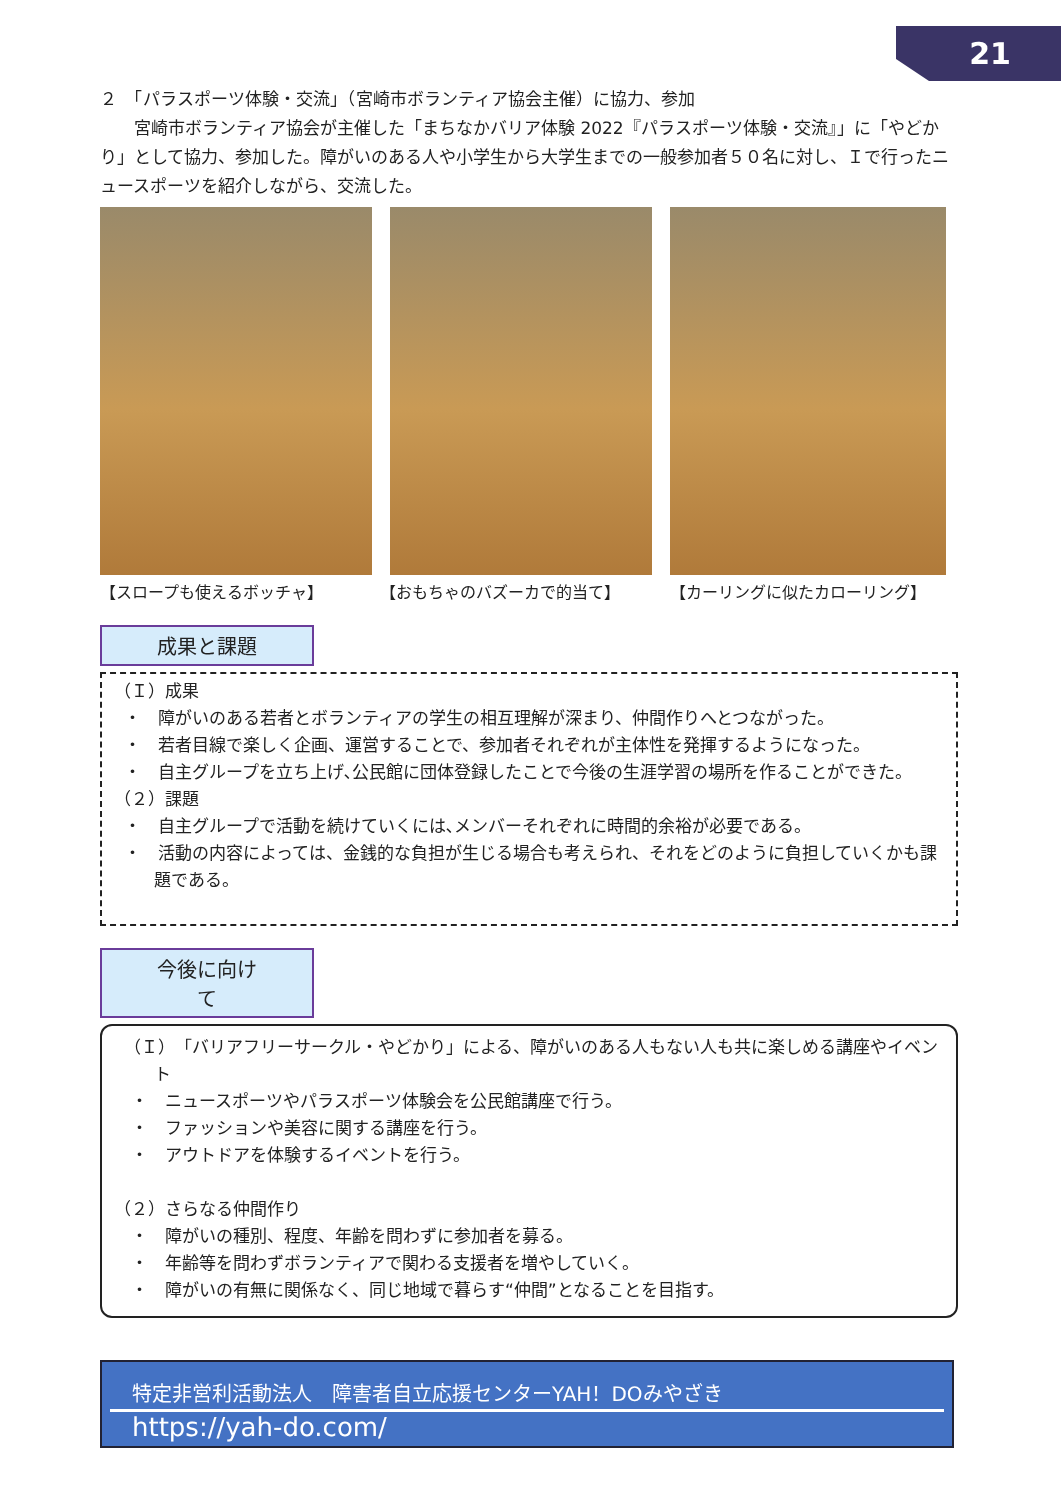21
２　「パラスポーツ体験・交流」（宮崎市ボランティア協会主催）に協力、参加
　　宮崎市ボランティア協会が主催した「まちなかバリア体験 2022『パラスポーツ体験・交流』」に「やどかり」として協力、参加した。障がいのある人や小学生から大学生までの一般参加者５０名に対し、Ｉで行ったニュースポーツを紹介しながら、交流した。
【スロープも使えるボッチャ】 【おもちゃのバズーカで的当て】 【カーリングに似たカローリング】
成果と課題
（Ｉ）成果
・　障がいのある若者とボランティアの学生の相互理解が深まり、仲間作りへとつながった。
・　若者目線で楽しく企画、運営することで、参加者それぞれが主体性を発揮するようになった。
・　自主グループを立ち上げ､公民館に団体登録したことで今後の生涯学習の場所を作ることができた。
（２）課題
・　自主グループで活動を続けていくには､メンバーそれぞれに時間的余裕が必要である。
・　活動の内容によっては、金銭的な負担が生じる場合も考えられ、それをどのように負担していくかも課題である。
今後に向けて
（Ｉ）「バリアフリーサークル・やどかり」による、障がいのある人もない人も共に楽しめる講座やイベント
　・　ニュースポーツやパラスポーツ体験会を公民館講座で行う。
　・　ファッションや美容に関する講座を行う。
　・　アウトドアを体験するイベントを行う。
（２）さらなる仲間作り
　・　障がいの種別、程度、年齢を問わずに参加者を募る。
　・　年齢等を問わずボランティアで関わる支援者を増やしていく。
　・　障がいの有無に関係なく、同じ地域で暮らす“仲間”となることを目指す。
特定非営利活動法人　障害者自立応援センターYAH！DOみやざき
https://yah-do.com/